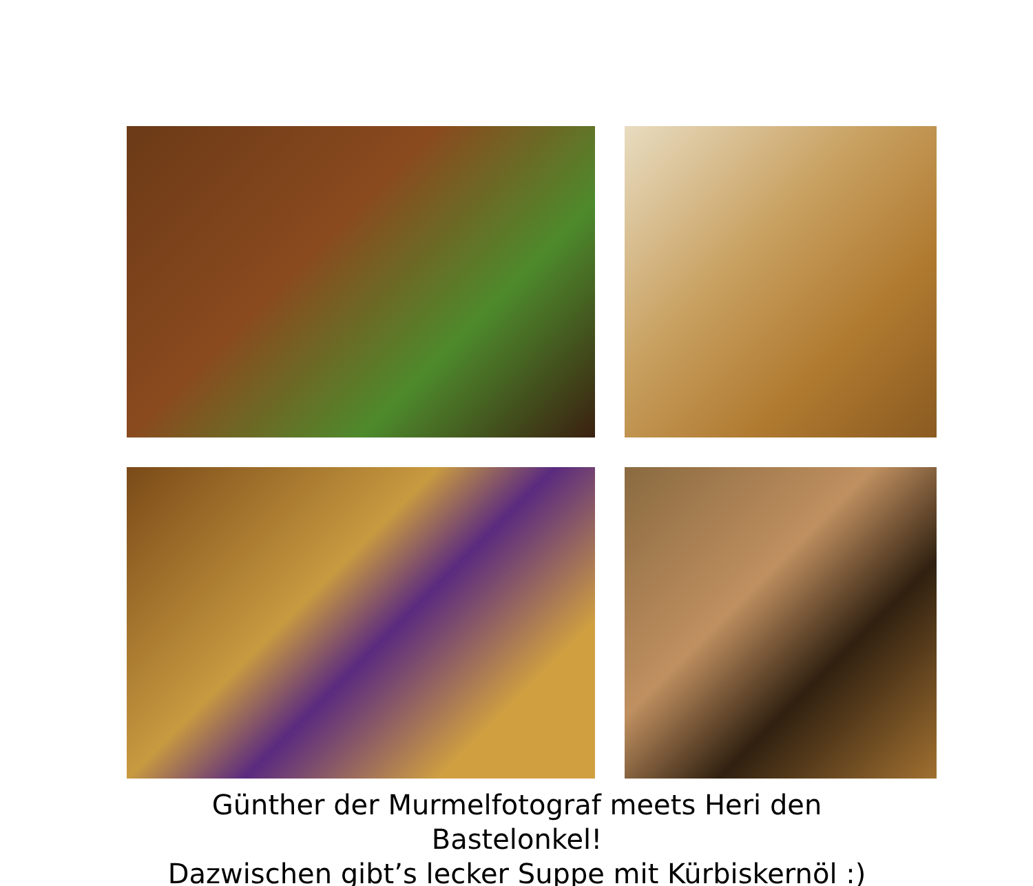Günther der Murmelfotograf meets Heri den Bastelonkel!
Dazwischen gibt’s lecker Suppe mit Kürbiskernöl :)